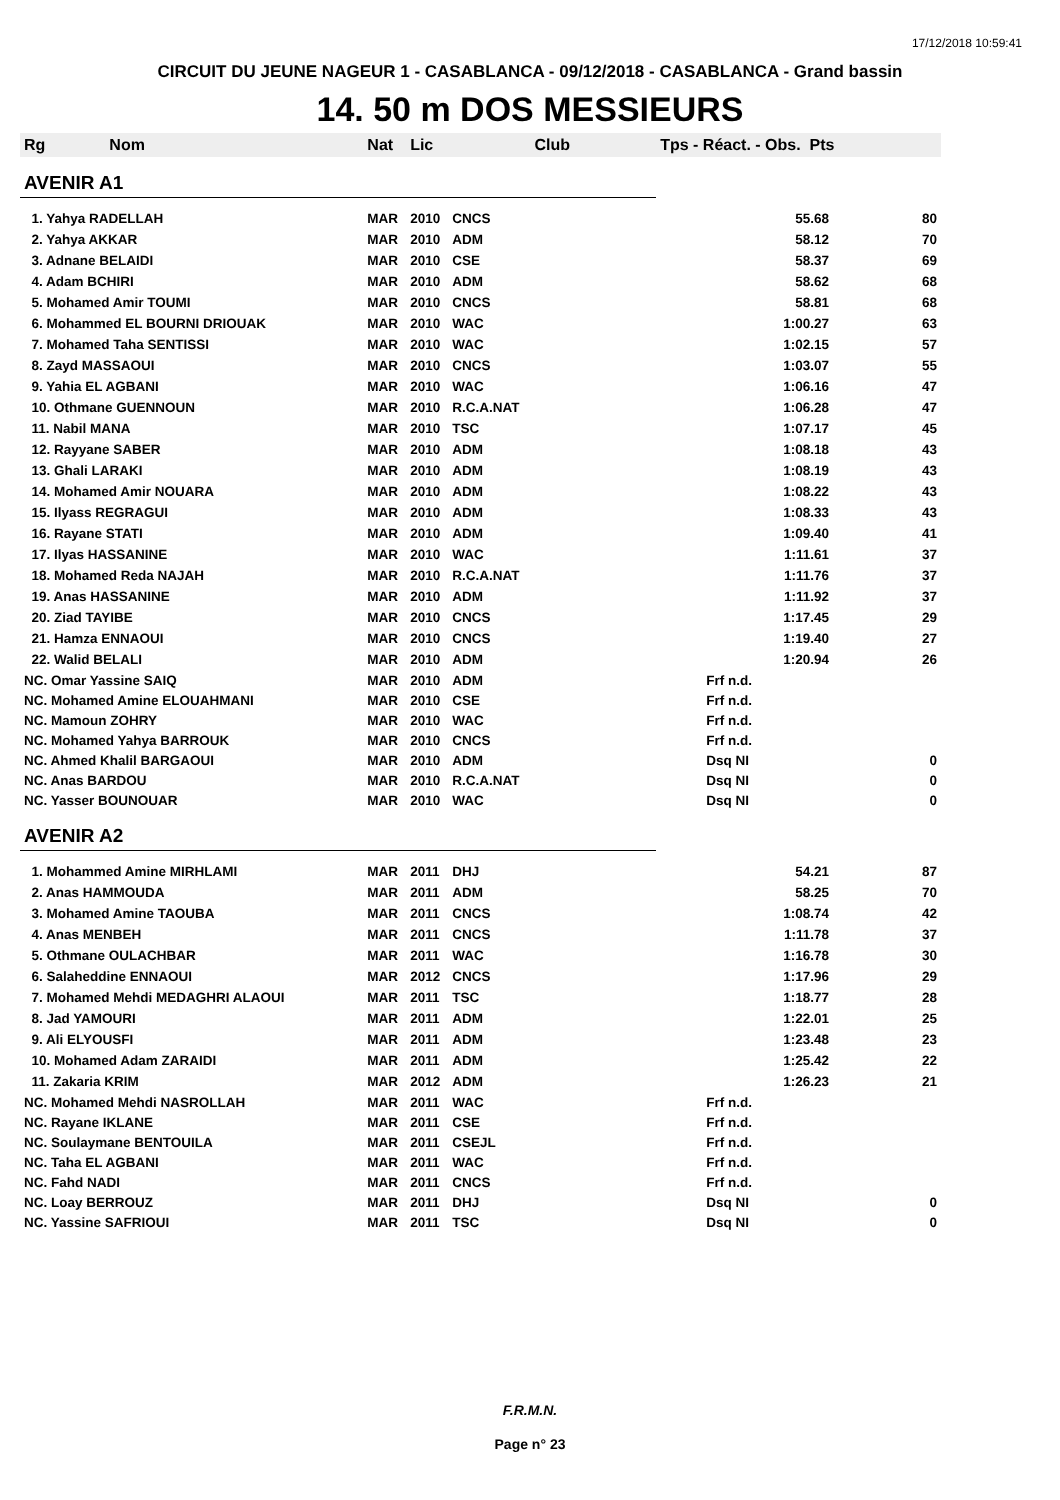17/12/2018 10:59:41
CIRCUIT DU JEUNE NAGEUR 1 - CASABLANCA - 09/12/2018 - CASABLANCA - Grand bassin
14. 50 m DOS MESSIEURS
| Rg | Nom | Nat | Lic | Club | Tps - Réact. - Obs. Pts | |
| --- | --- | --- | --- | --- | --- | --- |
| AVENIR A1 | | | | | | |
| 1. Yahya RADELLAH | | MAR | 2010 | CNCS | 55.68 | 80 |
| 2. Yahya AKKAR | | MAR | 2010 | ADM | 58.12 | 70 |
| 3. Adnane BELAIDI | | MAR | 2010 | CSE | 58.37 | 69 |
| 4. Adam BCHIRI | | MAR | 2010 | ADM | 58.62 | 68 |
| 5. Mohamed Amir TOUMI | | MAR | 2010 | CNCS | 58.81 | 68 |
| 6. Mohammed EL BOURNI DRIOUAK | | MAR | 2010 | WAC | 1:00.27 | 63 |
| 7. Mohamed Taha SENTISSI | | MAR | 2010 | WAC | 1:02.15 | 57 |
| 8. Zayd MASSAOUI | | MAR | 2010 | CNCS | 1:03.07 | 55 |
| 9. Yahia EL AGBANI | | MAR | 2010 | WAC | 1:06.16 | 47 |
| 10. Othmane GUENNOUN | | MAR | 2010 | R.C.A.NAT | 1:06.28 | 47 |
| 11. Nabil MANA | | MAR | 2010 | TSC | 1:07.17 | 45 |
| 12. Rayyane SABER | | MAR | 2010 | ADM | 1:08.18 | 43 |
| 13. Ghali LARAKI | | MAR | 2010 | ADM | 1:08.19 | 43 |
| 14. Mohamed Amir NOUARA | | MAR | 2010 | ADM | 1:08.22 | 43 |
| 15. Ilyass REGRAGUI | | MAR | 2010 | ADM | 1:08.33 | 43 |
| 16. Rayane STATI | | MAR | 2010 | ADM | 1:09.40 | 41 |
| 17. Ilyas HASSANINE | | MAR | 2010 | WAC | 1:11.61 | 37 |
| 18. Mohamed Reda NAJAH | | MAR | 2010 | R.C.A.NAT | 1:11.76 | 37 |
| 19. Anas HASSANINE | | MAR | 2010 | ADM | 1:11.92 | 37 |
| 20. Ziad TAYIBE | | MAR | 2010 | CNCS | 1:17.45 | 29 |
| 21. Hamza ENNAOUI | | MAR | 2010 | CNCS | 1:19.40 | 27 |
| 22. Walid BELALI | | MAR | 2010 | ADM | 1:20.94 | 26 |
| NC. Omar Yassine SAIQ | | MAR | 2010 | ADM | Frf n.d. | |
| NC. Mohamed Amine ELOUAHMANI | | MAR | 2010 | CSE | Frf n.d. | |
| NC. Mamoun ZOHRY | | MAR | 2010 | WAC | Frf n.d. | |
| NC. Mohamed Yahya BARROUK | | MAR | 2010 | CNCS | Frf n.d. | |
| NC. Ahmed Khalil BARGAOUI | | MAR | 2010 | ADM | Dsq NI | 0 |
| NC. Anas BARDOU | | MAR | 2010 | R.C.A.NAT | Dsq NI | 0 |
| NC. Yasser BOUNOUAR | | MAR | 2010 | WAC | Dsq NI | 0 |
| AVENIR A2 | | | | | | |
| 1. Mohammed Amine MIRHLAMI | | MAR | 2011 | DHJ | 54.21 | 87 |
| 2. Anas HAMMOUDA | | MAR | 2011 | ADM | 58.25 | 70 |
| 3. Mohamed Amine TAOUBA | | MAR | 2011 | CNCS | 1:08.74 | 42 |
| 4. Anas MENBEH | | MAR | 2011 | CNCS | 1:11.78 | 37 |
| 5. Othmane OULACHBAR | | MAR | 2011 | WAC | 1:16.78 | 30 |
| 6. Salaheddine ENNAOUI | | MAR | 2012 | CNCS | 1:17.96 | 29 |
| 7. Mohamed Mehdi MEDAGHRI ALAOUI | | MAR | 2011 | TSC | 1:18.77 | 28 |
| 8. Jad YAMOURI | | MAR | 2011 | ADM | 1:22.01 | 25 |
| 9. Ali ELYOUSFI | | MAR | 2011 | ADM | 1:23.48 | 23 |
| 10. Mohamed Adam ZARAIDI | | MAR | 2011 | ADM | 1:25.42 | 22 |
| 11. Zakaria KRIM | | MAR | 2012 | ADM | 1:26.23 | 21 |
| NC. Mohamed Mehdi NASROLLAH | | MAR | 2011 | WAC | Frf n.d. | |
| NC. Rayane IKLANE | | MAR | 2011 | CSE | Frf n.d. | |
| NC. Soulaymane BENTOUILA | | MAR | 2011 | CSEJL | Frf n.d. | |
| NC. Taha EL AGBANI | | MAR | 2011 | WAC | Frf n.d. | |
| NC. Fahd NADI | | MAR | 2011 | CNCS | Frf n.d. | |
| NC. Loay BERROUZ | | MAR | 2011 | DHJ | Dsq NI | 0 |
| NC. Yassine SAFRIOUI | | MAR | 2011 | TSC | Dsq NI | 0 |
F.R.M.N.
Page n° 23